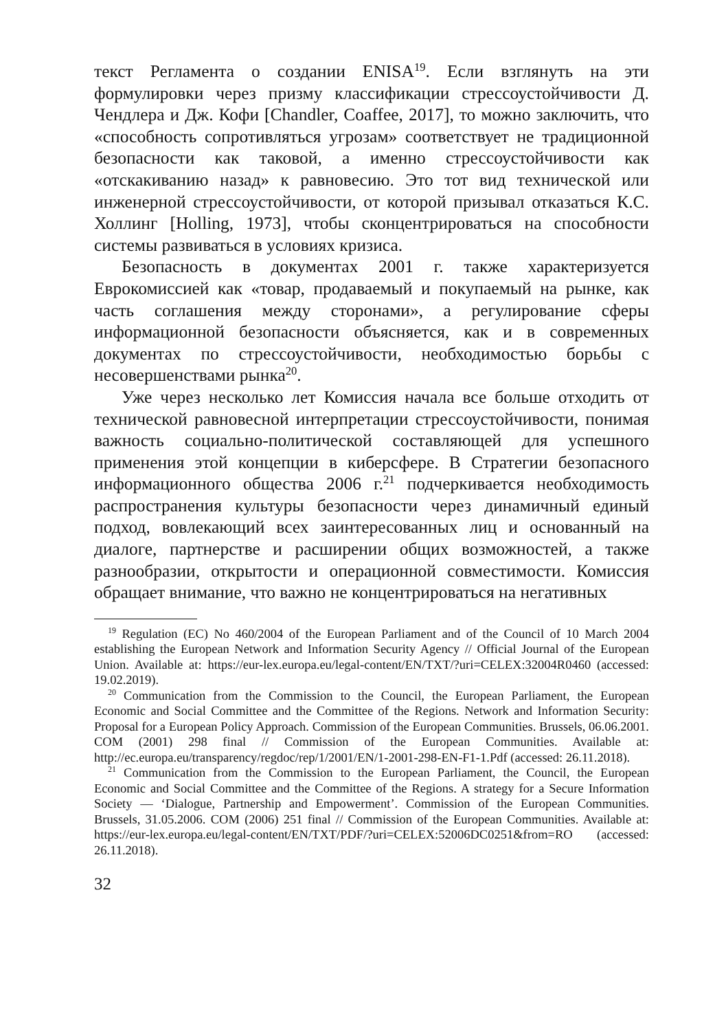текст Регламента о создании ENISA<sup>19</sup>. Если взглянуть на эти формулировки через призму классификации стрессоустойчивости Д. Чендлера и Дж. Кофи [Chandler, Coaffee, 2017], то можно заключить, что «способность сопротивляться угрозам» соответствует не традиционной безопасности как таковой, а именно стрессоустойчивости как «отскакиванию назад» к равновесию. Это тот вид технической или инженерной стрессоустойчивости, от которой призывал отказаться К.С. Холлинг [Holling, 1973], чтобы сконцентрироваться на способности системы развиваться в условиях кризиса.
Безопасность в документах 2001 г. также характеризуется Еврокомиссией как «товар, продаваемый и покупаемый на рынке, как часть соглашения между сторонами», а регулирование сферы информационной безопасности объясняется, как и в современных документах по стрессоустойчивости, необходимостью борьбы с несовершенствами рынка<sup>20</sup>.
Уже через несколько лет Комиссия начала все больше отходить от технической равновесной интерпретации стрессоустойчивости, понимая важность социально-политической составляющей для успешного применения этой концепции в киберсфере. В Стратегии безопасного информационного общества 2006 г.<sup>21</sup> подчеркивается необходимость распространения культуры безопасности через динамичный единый подход, вовлекающий всех заинтересованных лиц и основанный на диалоге, партнерстве и расширении общих возможностей, а также разнообразии, открытости и операционной совместимости. Комиссия обращает внимание, что важно не концентрироваться на негативных
<sup>19</sup> Regulation (EC) No 460/2004 of the European Parliament and of the Council of 10 March 2004 establishing the European Network and Information Security Agency // Official Journal of the European Union. Available at: https://eur-lex.europa.eu/legal-content/EN/TXT/?uri=CELEX:32004R0460 (accessed: 19.02.2019).
<sup>20</sup> Communication from the Commission to the Council, the European Parliament, the European Economic and Social Committee and the Committee of the Regions. Network and Information Security: Proposal for a European Policy Approach. Commission of the European Communities. Brussels, 06.06.2001. COM (2001) 298 final // Commission of the European Communities. Available at: http://ec.europa.eu/transparency/regdoc/rep/1/2001/EN/1-2001-298-EN-F1-1.Pdf (accessed: 26.11.2018).
<sup>21</sup> Communication from the Commission to the European Parliament, the Council, the European Economic and Social Committee and the Committee of the Regions. A strategy for a Secure Information Society — ‘Dialogue, Partnership and Empowerment’. Commission of the European Communities. Brussels, 31.05.2006. COM (2006) 251 final // Commission of the European Communities. Available at: https://eur-lex.europa.eu/legal-content/EN/TXT/PDF/?uri=CELEX:52006DC0251&from=RO (accessed: 26.11.2018).
32